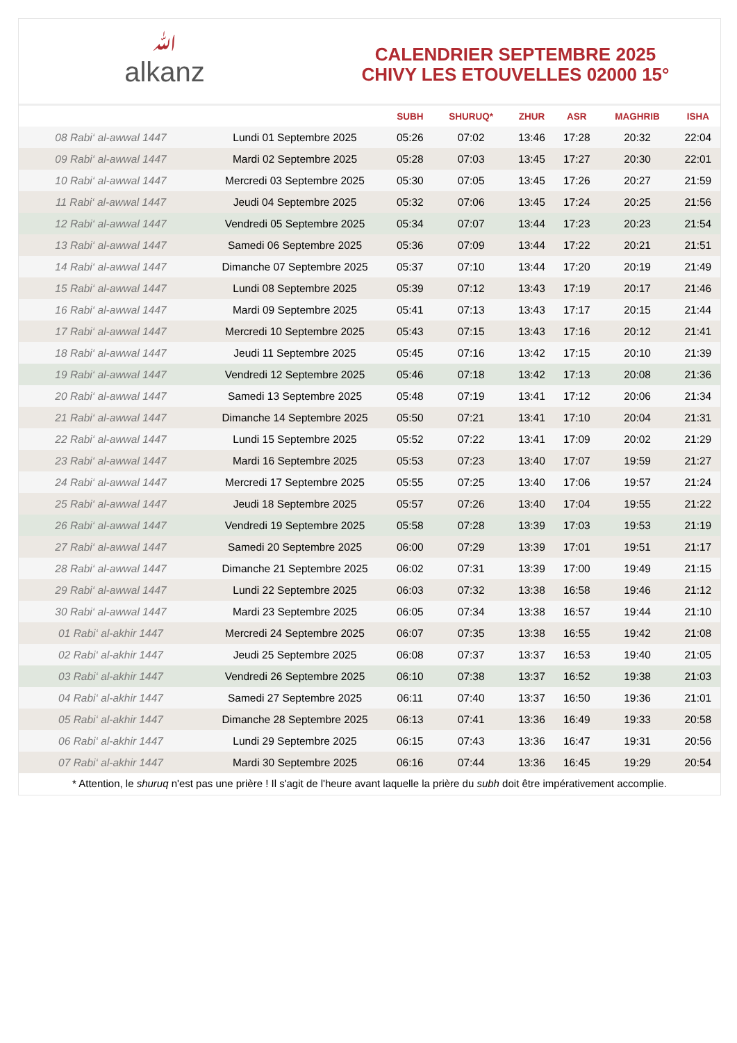ﷲalkanz
CALENDRIER SEPTEMBRE 2025
CHIVY LES ETOUVELLES 02000 15°
| | | SUBH | SHURUQ* | ZHUR | ASR | MAGHRIB | ISHA |
| --- | --- | --- | --- | --- | --- | --- | --- |
| 08 Rabi‘ al-awwal 1447 | Lundi 01 Septembre 2025 | 05:26 | 07:02 | 13:46 | 17:28 | 20:32 | 22:04 |
| 09 Rabi‘ al-awwal 1447 | Mardi 02 Septembre 2025 | 05:28 | 07:03 | 13:45 | 17:27 | 20:30 | 22:01 |
| 10 Rabi‘ al-awwal 1447 | Mercredi 03 Septembre 2025 | 05:30 | 07:05 | 13:45 | 17:26 | 20:27 | 21:59 |
| 11 Rabi‘ al-awwal 1447 | Jeudi 04 Septembre 2025 | 05:32 | 07:06 | 13:45 | 17:24 | 20:25 | 21:56 |
| 12 Rabi‘ al-awwal 1447 | Vendredi 05 Septembre 2025 | 05:34 | 07:07 | 13:44 | 17:23 | 20:23 | 21:54 |
| 13 Rabi‘ al-awwal 1447 | Samedi 06 Septembre 2025 | 05:36 | 07:09 | 13:44 | 17:22 | 20:21 | 21:51 |
| 14 Rabi‘ al-awwal 1447 | Dimanche 07 Septembre 2025 | 05:37 | 07:10 | 13:44 | 17:20 | 20:19 | 21:49 |
| 15 Rabi‘ al-awwal 1447 | Lundi 08 Septembre 2025 | 05:39 | 07:12 | 13:43 | 17:19 | 20:17 | 21:46 |
| 16 Rabi‘ al-awwal 1447 | Mardi 09 Septembre 2025 | 05:41 | 07:13 | 13:43 | 17:17 | 20:15 | 21:44 |
| 17 Rabi‘ al-awwal 1447 | Mercredi 10 Septembre 2025 | 05:43 | 07:15 | 13:43 | 17:16 | 20:12 | 21:41 |
| 18 Rabi‘ al-awwal 1447 | Jeudi 11 Septembre 2025 | 05:45 | 07:16 | 13:42 | 17:15 | 20:10 | 21:39 |
| 19 Rabi‘ al-awwal 1447 | Vendredi 12 Septembre 2025 | 05:46 | 07:18 | 13:42 | 17:13 | 20:08 | 21:36 |
| 20 Rabi‘ al-awwal 1447 | Samedi 13 Septembre 2025 | 05:48 | 07:19 | 13:41 | 17:12 | 20:06 | 21:34 |
| 21 Rabi‘ al-awwal 1447 | Dimanche 14 Septembre 2025 | 05:50 | 07:21 | 13:41 | 17:10 | 20:04 | 21:31 |
| 22 Rabi‘ al-awwal 1447 | Lundi 15 Septembre 2025 | 05:52 | 07:22 | 13:41 | 17:09 | 20:02 | 21:29 |
| 23 Rabi‘ al-awwal 1447 | Mardi 16 Septembre 2025 | 05:53 | 07:23 | 13:40 | 17:07 | 19:59 | 21:27 |
| 24 Rabi‘ al-awwal 1447 | Mercredi 17 Septembre 2025 | 05:55 | 07:25 | 13:40 | 17:06 | 19:57 | 21:24 |
| 25 Rabi‘ al-awwal 1447 | Jeudi 18 Septembre 2025 | 05:57 | 07:26 | 13:40 | 17:04 | 19:55 | 21:22 |
| 26 Rabi‘ al-awwal 1447 | Vendredi 19 Septembre 2025 | 05:58 | 07:28 | 13:39 | 17:03 | 19:53 | 21:19 |
| 27 Rabi‘ al-awwal 1447 | Samedi 20 Septembre 2025 | 06:00 | 07:29 | 13:39 | 17:01 | 19:51 | 21:17 |
| 28 Rabi‘ al-awwal 1447 | Dimanche 21 Septembre 2025 | 06:02 | 07:31 | 13:39 | 17:00 | 19:49 | 21:15 |
| 29 Rabi‘ al-awwal 1447 | Lundi 22 Septembre 2025 | 06:03 | 07:32 | 13:38 | 16:58 | 19:46 | 21:12 |
| 30 Rabi‘ al-awwal 1447 | Mardi 23 Septembre 2025 | 06:05 | 07:34 | 13:38 | 16:57 | 19:44 | 21:10 |
| 01 Rabi‘ al-akhir 1447 | Mercredi 24 Septembre 2025 | 06:07 | 07:35 | 13:38 | 16:55 | 19:42 | 21:08 |
| 02 Rabi‘ al-akhir 1447 | Jeudi 25 Septembre 2025 | 06:08 | 07:37 | 13:37 | 16:53 | 19:40 | 21:05 |
| 03 Rabi‘ al-akhir 1447 | Vendredi 26 Septembre 2025 | 06:10 | 07:38 | 13:37 | 16:52 | 19:38 | 21:03 |
| 04 Rabi‘ al-akhir 1447 | Samedi 27 Septembre 2025 | 06:11 | 07:40 | 13:37 | 16:50 | 19:36 | 21:01 |
| 05 Rabi‘ al-akhir 1447 | Dimanche 28 Septembre 2025 | 06:13 | 07:41 | 13:36 | 16:49 | 19:33 | 20:58 |
| 06 Rabi‘ al-akhir 1447 | Lundi 29 Septembre 2025 | 06:15 | 07:43 | 13:36 | 16:47 | 19:31 | 20:56 |
| 07 Rabi‘ al-akhir 1447 | Mardi 30 Septembre 2025 | 06:16 | 07:44 | 13:36 | 16:45 | 19:29 | 20:54 |
* Attention, le shuruq n'est pas une prière ! Il s'agit de l'heure avant laquelle la prière du subh doit être impérativement accomplie.